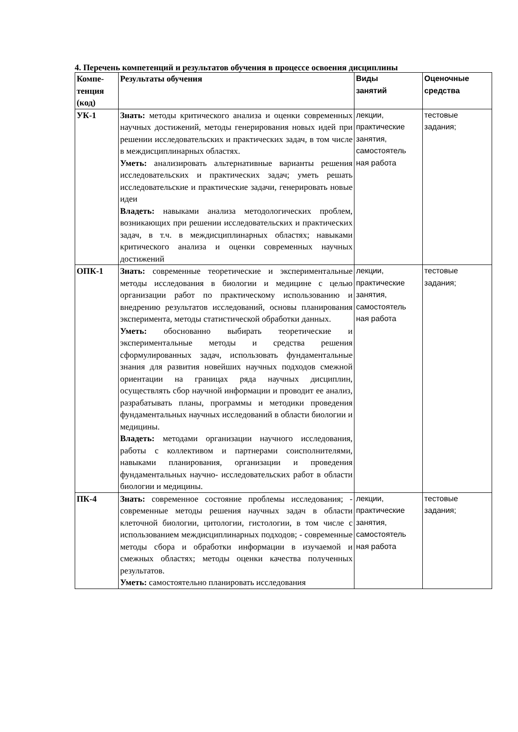4. Перечень компетенций и результатов обучения в процессе освоения дисциплины
| Компе- тенция (код) | Результаты обучения | Виды занятий | Оценочные средства |
| --- | --- | --- | --- |
| УК-1 | Знать: методы критического анализа и оценки современных научных достижений, методы генерирования новых идей при решении исследовательских и практических задач, в том числе в междисциплинарных областях. Уметь: анализировать альтернативные варианты решения исследовательских и практических задач; уметь решать исследовательские и практические задачи, генерировать новые идеи Владеть: навыками анализа методологических проблем, возникающих при решении исследовательских и практических задач, в т.ч. в междисциплинарных областях; навыками критического анализа и оценки современных научных достижений | лекции, практические занятия, самостоятель ная работа | тестовые задания; |
| ОПК-1 | Знать: современные теоретические и экспериментальные методы исследования в биологии и медицине с целью организации работ по практическому использованию и внедрению результатов исследований, основы планирования эксперимента, методы статистической обработки данных. Уметь: обоснованно выбирать теоретические и экспериментальные методы и средства решения сформулированных задач, использовать фундаментальные знания для развития новейших научных подходов смежной ориентации на границах ряда научных дисциплин, осуществлять сбор научной информации и проводит ее анализ, разрабатывать планы, программы и методики проведения фундаментальных научных исследований в области биологии и медицины. Владеть: методами организации научного исследования, работы с коллективом и партнерами соисполнителями, навыками планирования, организации и проведения фундаментальных научно- исследовательских работ в области биологии и медицины. | лекции, практические занятия, самостоятель ная работа | тестовые задания; |
| ПК-4 | Знать: современное состояние проблемы исследования; - современные методы решения научных задач в области клеточной биологии, цитологии, гистологии, в том числе с использованием междисциплинарных подходов; - современные методы сбора и обработки информации в изучаемой и смежных областях; методы оценки качества полученных результатов. Уметь: самостоятельно планировать исследования | лекции, практические занятия, самостоятель ная работа | тестовые задания; |